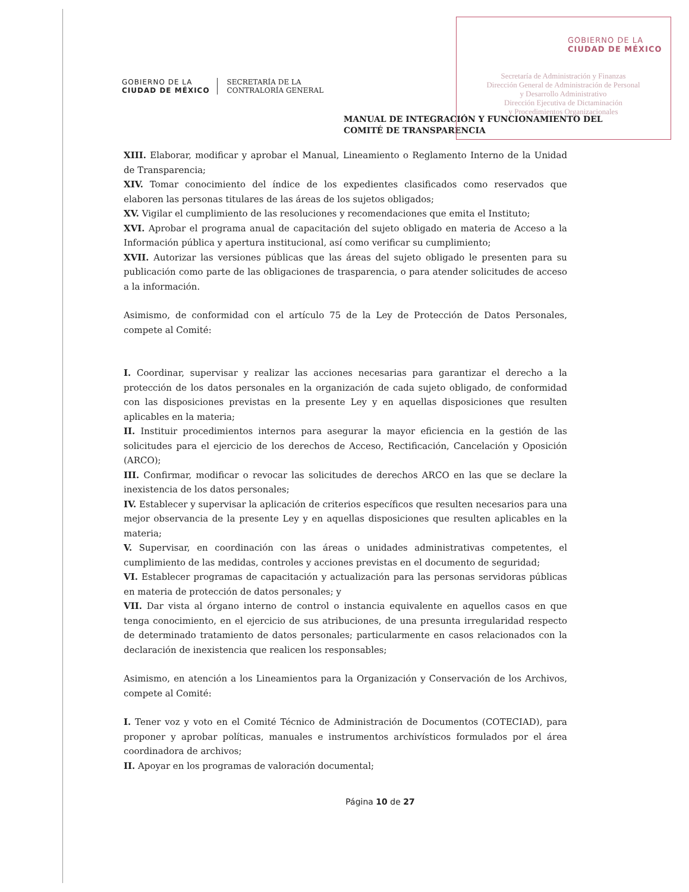GOBIERNO DE LA
CIUDAD DE MÉXICO
Secretaría de Administración y Finanzas
Dirección General de Administración de Personal
y Desarrollo Administrativo
Dirección Ejecutiva de Dictaminación
y Procedimientos Organizacionales
GOBIERNO DE LA
CIUDAD DE MÉXICO
SECRETARÍA DE LA
CONTRALORÍA GENERAL
MANUAL DE INTEGRACIÓN Y FUNCIONAMIENTO DEL
COMITÉ DE TRANSPARENCIA
XIII. Elaborar, modificar y aprobar el Manual, Lineamiento o Reglamento Interno de la Unidad de Transparencia;
XIV. Tomar conocimiento del índice de los expedientes clasificados como reservados que elaboren las personas titulares de las áreas de los sujetos obligados;
XV. Vigilar el cumplimiento de las resoluciones y recomendaciones que emita el Instituto;
XVI. Aprobar el programa anual de capacitación del sujeto obligado en materia de Acceso a la Información pública y apertura institucional, así como verificar su cumplimiento;
XVII. Autorizar las versiones públicas que las áreas del sujeto obligado le presenten para su publicación como parte de las obligaciones de trasparencia, o para atender solicitudes de acceso a la información.
Asimismo, de conformidad con el artículo 75 de la Ley de Protección de Datos Personales, compete al Comité:
I. Coordinar, supervisar y realizar las acciones necesarias para garantizar el derecho a la protección de los datos personales en la organización de cada sujeto obligado, de conformidad con las disposiciones previstas en la presente Ley y en aquellas disposiciones que resulten aplicables en la materia;
II. Instituir procedimientos internos para asegurar la mayor eficiencia en la gestión de las solicitudes para el ejercicio de los derechos de Acceso, Rectificación, Cancelación y Oposición (ARCO);
III. Confirmar, modificar o revocar las solicitudes de derechos ARCO en las que se declare la inexistencia de los datos personales;
IV. Establecer y supervisar la aplicación de criterios específicos que resulten necesarios para una mejor observancia de la presente Ley y en aquellas disposiciones que resulten aplicables en la materia;
V. Supervisar, en coordinación con las áreas o unidades administrativas competentes, el cumplimiento de las medidas, controles y acciones previstas en el documento de seguridad;
VI. Establecer programas de capacitación y actualización para las personas servidoras públicas en materia de protección de datos personales; y
VII. Dar vista al órgano interno de control o instancia equivalente en aquellos casos en que tenga conocimiento, en el ejercicio de sus atribuciones, de una presunta irregularidad respecto de determinado tratamiento de datos personales; particularmente en casos relacionados con la declaración de inexistencia que realicen los responsables;
Asimismo, en atención a los Lineamientos para la Organización y Conservación de los Archivos, compete al Comité:
I. Tener voz y voto en el Comité Técnico de Administración de Documentos (COTECIAD), para proponer y aprobar políticas, manuales e instrumentos archivísticos formulados por el área coordinadora de archivos;
II. Apoyar en los programas de valoración documental;
Página 10 de 27